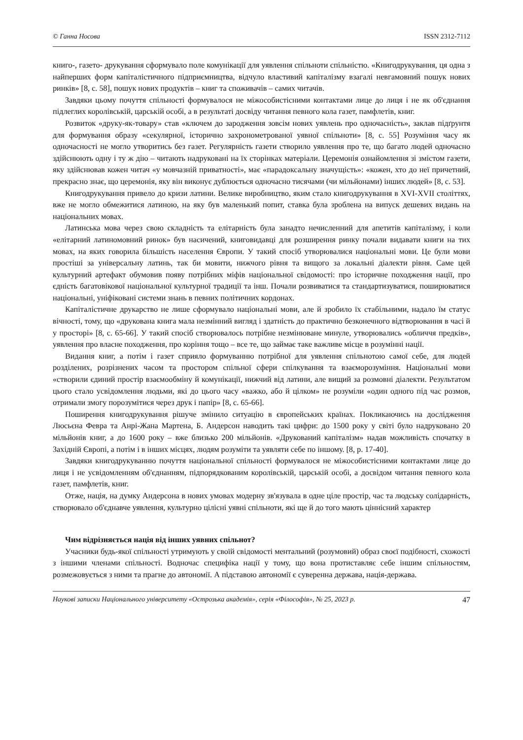© Ганна Носова ISSN 2312-7112
книго-, газето- друкування сформувало поле комунікації для уявлення спільноти спільністю. «Книгодрукування, ця одна з найперших форм капіталістичного підприємництва, відчуло властивий капіталізму взагалі невгамовний пошук нових ринків» [8, с. 58], пошук нових продуктів – книг та споживачів – самих читачів.
Завдяки цьому почуття спільності формувалося не міжособистісними контактами лице до лиця і не як об'єднання підлеглих королівській, царській особі, а в результаті досвіду читання певного кола газет, памфлетів, книг.
Розвиток «друку-як-товару» став «ключем до зародження зовсім нових уявлень про одночасність», заклав підґрунтя для формування образу «секулярної, історично захронометрованої уявної спільноти» [8, с. 55] Розуміння часу як одночасності не могло утворитись без газет. Регулярність газети створило уявлення про те, що багато людей одночасно здійснюють одну і ту ж дію – читають надруковані на їх сторінках матеріали. Церемонія ознайомлення зі змістом газети, яку здійснював кожен читач «у мовчазній приватності», має «парадоксальну значущість»: «кожен, хто до неї причетний, прекрасно знає, що церемонія, яку він виконує дублюється одночасно тисячами (чи мільйонами) інших людей» [8, с. 53].
Книгодрукування привело до кризи латини. Велике виробництво, яким стало книгодрукування в XVI-XVII століттях, вже не могло обмежитися латиною, на яку був маленький попит, ставка була зроблена на випуск дешевих видань на національних мовах.
Латинська мова через свою складність та елітарність була занадто нечисленний для апетитів капіталізму, і коли «елітарний латиномовний ринок» був насичений, книговидавці для розширення ринку почали видавати книги на тих мовах, на яких говорила більшість населення Європи. У такий спосіб утворювалися національні мови. Це були мови простіші за універсальну латинь, так би мовити, нижчого рівня та вищого за локальні діалекти рівня. Саме цей культурний артефакт обумовив появу потрібних міфів національної свідомості: про історичне походження нації, про єдність багатовікової національної культурної традиції та інш. Почали розвиватися та стандартизуватися, поширюватися національні, уніфіковані системи знань в певних політичних кордонах.
Капіталістичне друкарство не лише сформувало національні мови, але й зробило їх стабільними, надало їм статус вічності, тому, що «друкована книга мала незмінний вигляд і здатність до практично безконечного відтворювання в часі й у просторі» [8, с. 65-66]. У такий спосіб створювалось потрібне незмінюване минуле, утворювались «обличчя предків», уявлення про власне походження, про коріння тощо – все те, що займає таке важливе місце в розумінні нації.
Видання книг, а потім і газет сприяло формуванню потрібної для уявлення спільнотою самої себе, для людей розділених, розрізнених часом та простором спільної сфери спілкування та взаєморозуміння. Національні мови «створили єдиний простір взаємообміну й комунікації, нижчий від латини, але вищий за розмовні діалекти. Результатом цього стало усвідомлення людьми, які до цього часу «важко, або й цілком» не розуміли «один одного під час розмов, отримали змогу порозумітися через друк і папір» [8, с. 65-66].
Поширення книгодрукування рішуче змінило ситуацію в європейських країнах. Покликаючись на дослідження Люсьєна Февра та Анрі-Жана Мартена, Б. Андерсон наводить такі цифри: до 1500 року у світі було надруковано 20 мільйонів книг, а до 1600 року – вже близько 200 мільйонів. «Друкований капіталізм» надав можливість спочатку в Західній Європі, а потім і в інших місцях, людям розуміти та уявляти себе по іншому. [8, р. 17-40].
Завдяки книгодрукуванню почуття національної спільності формувалося не міжособистісними контактами лице до лиця і не усвідомленням об'єднанням, підпорядкованим королівській, царській особі, а досвідом читання певного кола газет, памфлетів, книг.
Отже, нація, на думку Андерсона в нових умовах модерну зв'язувала в одне ціле простір, час та людську солідарність, створювало об'єднавче уявлення, культурно цілісні уявні спільноти, які ще й до того мають ціннісний характер
Чим відрізняється нація від інших уявних спільнот?
Учасники будь-якої спільності утримують у своїй свідомості ментальний (розумовий) образ своєї подібності, схожості з іншими членами спільності. Водночас специфіка нації у тому, що вона протиставляє себе іншим спільностям, розмежовується з ними та прагне до автономії. А підставою автономії є суверенна держава, нація-держава.
Наукові записки Національного університету «Острозька академія», серія «Філософія», № 25, 2023 р. 47